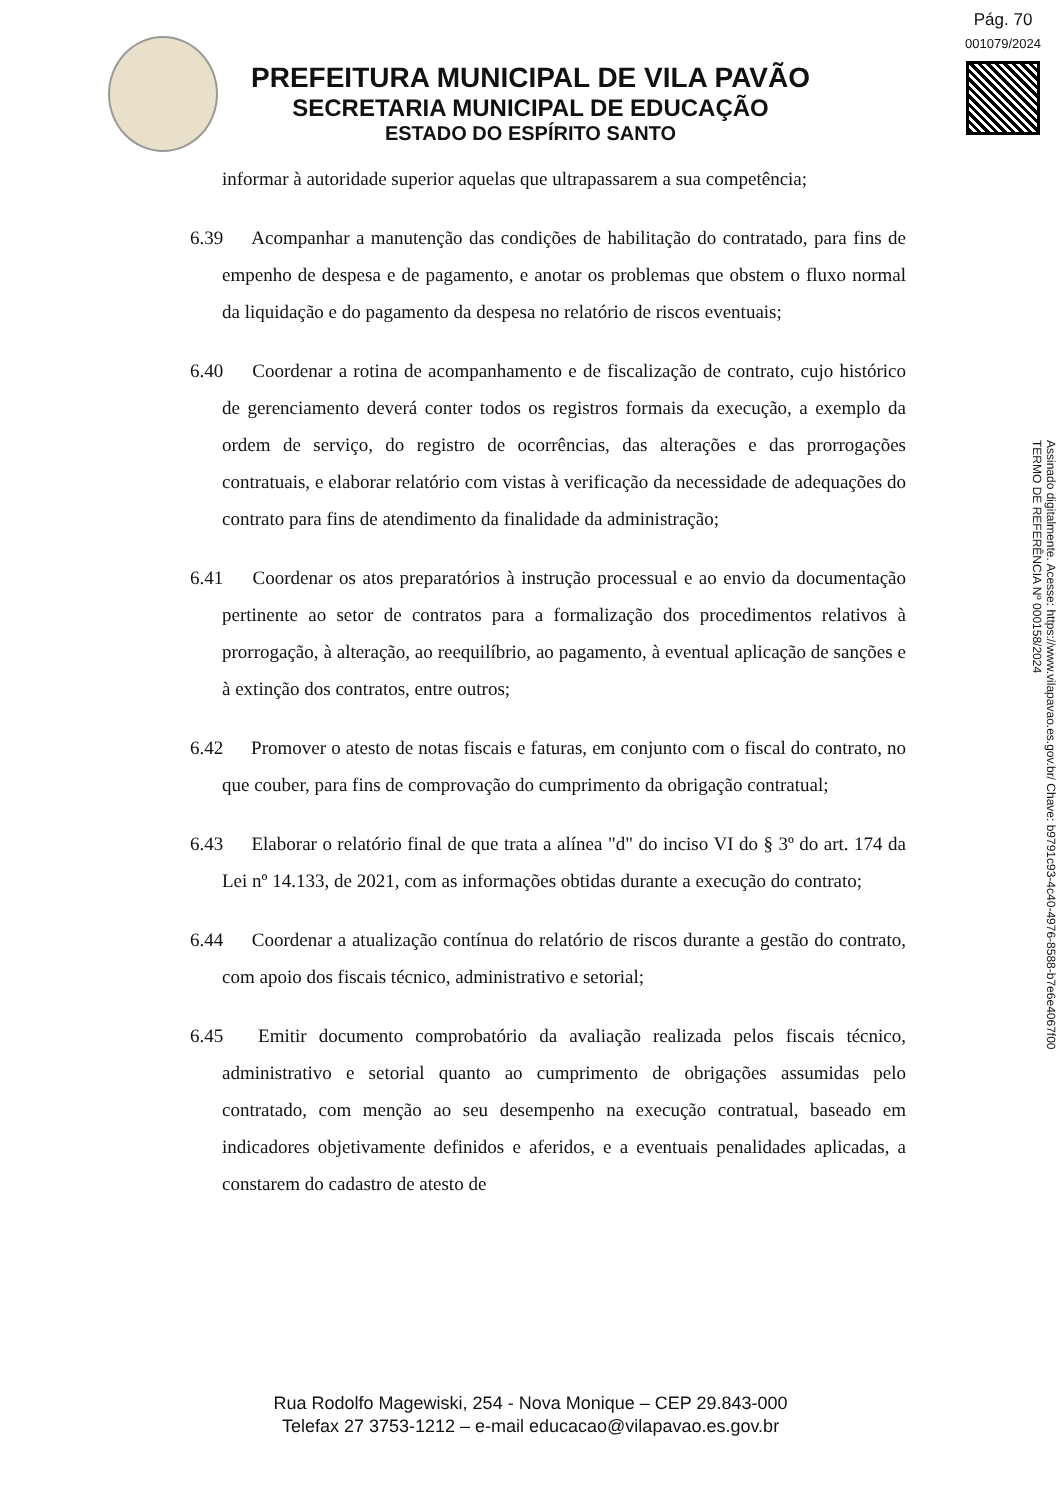Pág. 70
001079/2024
PREFEITURA MUNICIPAL DE VILA PAVÃO
SECRETARIA MUNICIPAL DE EDUCAÇÃO
ESTADO DO ESPÍRITO SANTO
Assinado digitalmente. Acesse: https://www.vilapavao.es.gov.br/ Chave: b9791c93-4c40-4976-8588-b7e6e4067f00
TERMO DE REFERÊNCIA Nº 000158/2024
informar à autoridade superior aquelas que ultrapassarem a sua competência;
6.39 Acompanhar a manutenção das condições de habilitação do contratado, para fins de empenho de despesa e de pagamento, e anotar os problemas que obstem o fluxo normal da liquidação e do pagamento da despesa no relatório de riscos eventuais;
6.40 Coordenar a rotina de acompanhamento e de fiscalização de contrato, cujo histórico de gerenciamento deverá conter todos os registros formais da execução, a exemplo da ordem de serviço, do registro de ocorrências, das alterações e das prorrogações contratuais, e elaborar relatório com vistas à verificação da necessidade de adequações do contrato para fins de atendimento da finalidade da administração;
6.41 Coordenar os atos preparatórios à instrução processual e ao envio da documentação pertinente ao setor de contratos para a formalização dos procedimentos relativos à prorrogação, à alteração, ao reequilíbrio, ao pagamento, à eventual aplicação de sanções e à extinção dos contratos, entre outros;
6.42 Promover o atesto de notas fiscais e faturas, em conjunto com o fiscal do contrato, no que couber, para fins de comprovação do cumprimento da obrigação contratual;
6.43 Elaborar o relatório final de que trata a alínea "d" do inciso VI do § 3º do art. 174 da Lei nº 14.133, de 2021, com as informações obtidas durante a execução do contrato;
6.44 Coordenar a atualização contínua do relatório de riscos durante a gestão do contrato, com apoio dos fiscais técnico, administrativo e setorial;
6.45 Emitir documento comprobatório da avaliação realizada pelos fiscais técnico, administrativo e setorial quanto ao cumprimento de obrigações assumidas pelo contratado, com menção ao seu desempenho na execução contratual, baseado em indicadores objetivamente definidos e aferidos, e a eventuais penalidades aplicadas, a constarem do cadastro de atesto de
Rua Rodolfo Magewiski, 254 - Nova Monique – CEP 29.843-000
Telefax 27 3753-1212 – e-mail educacao@vilapavao.es.gov.br